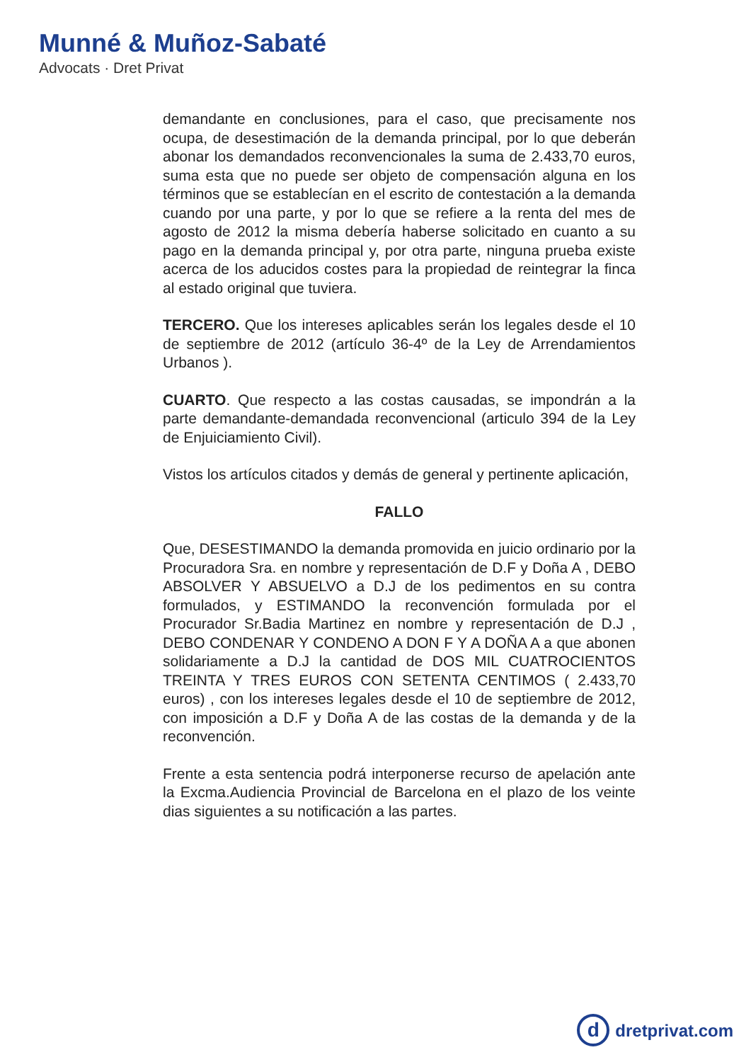Munné & Muñoz-Sabaté
Advocats · Dret Privat
demandante en conclusiones, para el caso, que precisamente nos ocupa, de desestimación de la demanda principal, por lo que deberán abonar los demandados reconvencionales la suma de 2.433,70 euros, suma esta que no puede ser objeto de compensación alguna en los términos que se establecían en el escrito de contestación a la demanda cuando por una parte, y por lo que se refiere a la renta del mes de agosto de 2012 la misma debería haberse solicitado en cuanto a su pago en la demanda principal y, por otra parte, ninguna prueba existe acerca de los aducidos costes para la propiedad de reintegrar la finca al estado original que tuviera.
TERCERO. Que los intereses aplicables serán los legales desde el 10 de septiembre de 2012 (artículo 36-4º de la Ley de Arrendamientos Urbanos ).
CUARTO. Que respecto a las costas causadas, se impondrán a la parte demandante-demandada reconvencional (articulo 394 de la Ley de Enjuiciamiento Civil).
Vistos los artículos citados y demás de general y pertinente aplicación,
FALLO
Que, DESESTIMANDO la demanda promovida en juicio ordinario por la Procuradora Sra. en nombre y representación de D.F y Doña A , DEBO ABSOLVER Y ABSUELVO a D.J de los pedimentos en su contra formulados, y ESTIMANDO la reconvención formulada por el Procurador Sr.Badia Martinez en nombre y representación de D.J , DEBO CONDENAR Y CONDENO A DON F Y A DOÑA A a que abonen solidariamente a D.J la cantidad de DOS MIL CUATROCIENTOS TREINTA Y TRES EUROS CON SETENTA CENTIMOS ( 2.433,70 euros) , con los intereses legales desde el 10 de septiembre de 2012, con imposición a D.F y Doña A de las costas de la demanda y de la reconvención.
Frente a esta sentencia podrá interponerse recurso de apelación ante la Excma.Audiencia Provincial de Barcelona en el plazo de los veinte dias siguientes a su notificación a las partes.
ddretprivat.com